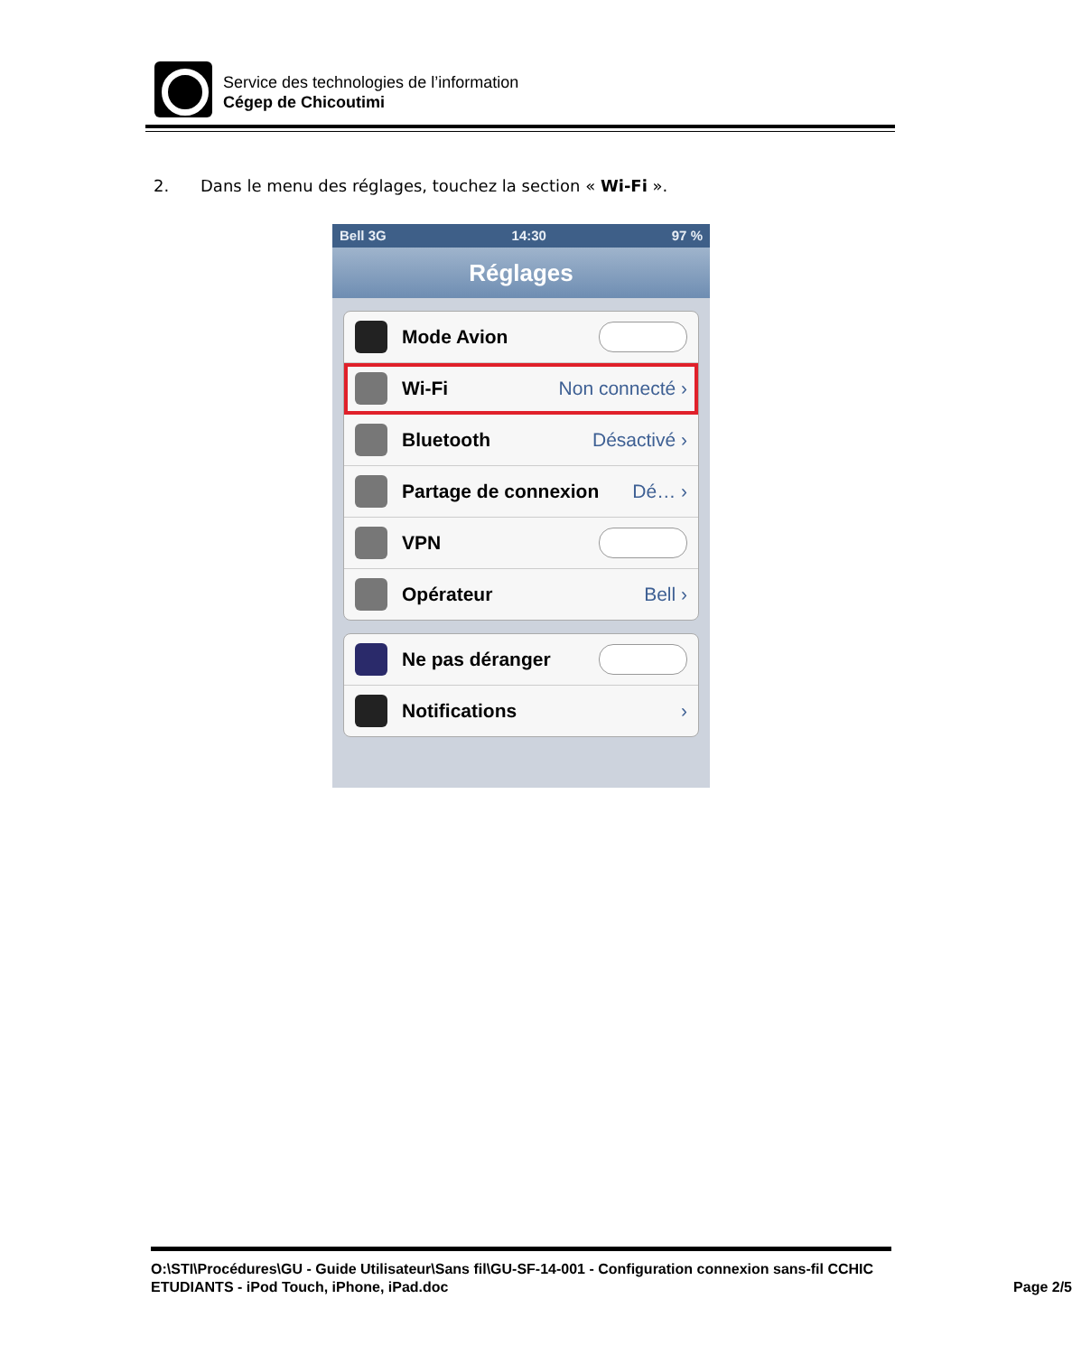Service des technologies de l’information
Cégep de Chicoutimi
2. Dans le menu des réglages, touchez la section « Wi-Fi ».
Bell 3G 14:30 97 %
Réglages
Mode Avion
Wi-Fi Non connecté ›
Bluetooth Désactivé ›
Partage de connexion Dé… ›
VPN
Opérateur Bell ›
Ne pas déranger
Notifications ›
O:\STI\Procédures\GU - Guide Utilisateur\Sans fil\GU-SF-14-001 - Configuration connexion sans-fil CCHIC ETUDIANTS - iPod Touch, iPhone, iPad.doc
Page 2/5